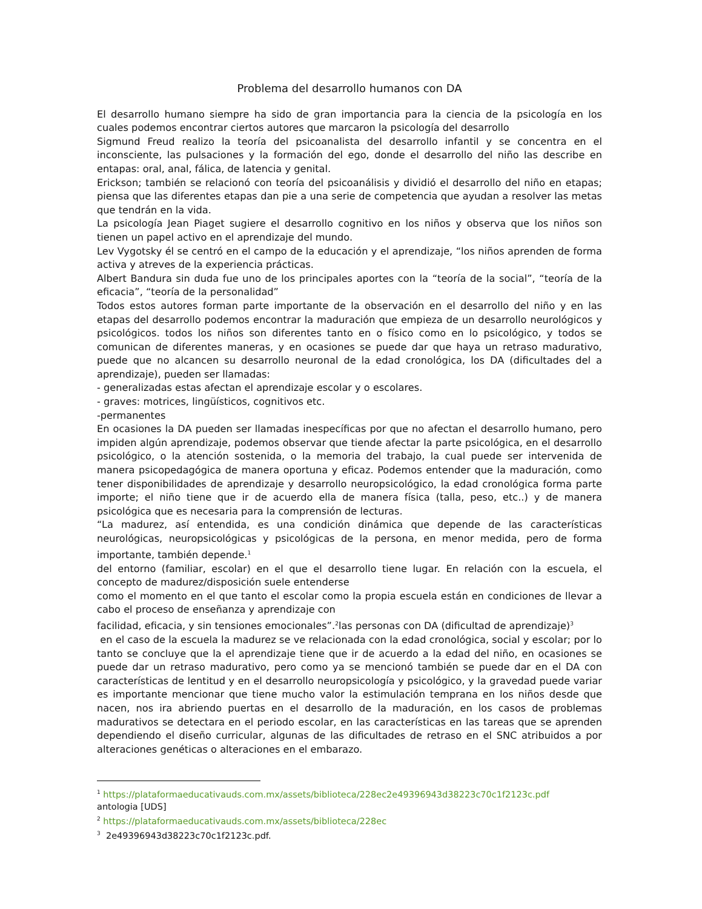Problema del desarrollo humanos con DA
El desarrollo humano siempre ha sido de gran importancia para la ciencia de la psicología en los cuales podemos encontrar ciertos autores que marcaron la psicología del desarrollo
Sigmund Freud realizo la teoría del psicoanalista del desarrollo infantil y se concentra en el inconsciente, las pulsaciones y la formación del ego, donde el desarrollo del niño las describe en entapas: oral, anal, fálica, de latencia y genital.
Erickson; también se relacionó con teoría del psicoanálisis y dividió el desarrollo del niño en etapas; piensa que las diferentes etapas dan pie a una serie de competencia que ayudan a resolver las metas que tendrán en la vida.
La psicología Jean Piaget sugiere el desarrollo cognitivo en los niños y observa que los niños son tienen un papel activo en el aprendizaje del mundo.
Lev Vygotsky él se centró en el campo de la educación y el aprendizaje, “los niños aprenden de forma activa y atreves de la experiencia prácticas.
Albert Bandura sin duda fue uno de los principales aportes con la “teoría de la social”, “teoría de la eficacia”, “teoría de la personalidad”
Todos estos autores forman parte importante de la observación en el desarrollo del niño y en las etapas del desarrollo podemos encontrar la maduración que empieza de un desarrollo neurológicos y psicológicos. todos los niños son diferentes tanto en o físico como en lo psicológico, y todos se comunican de diferentes maneras, y en ocasiones se puede dar que haya un retraso madurativo, puede que no alcancen su desarrollo neuronal de la edad cronológica, los DA (dificultades del a aprendizaje), pueden ser llamadas:
- generalizadas estas afectan el aprendizaje escolar y o escolares.
- graves: motrices, lingüísticos, cognitivos etc.
-permanentes
En ocasiones la DA pueden ser llamadas inespecíficas por que no afectan el desarrollo humano, pero impiden algún aprendizaje, podemos observar que tiende afectar la parte psicológica, en el desarrollo psicológico, o la atención sostenida, o la memoria del trabajo, la cual puede ser intervenida de manera psicopedagógica de manera oportuna y eficaz. Podemos entender que la maduración, como tener disponibilidades de aprendizaje y desarrollo neuropsicológico, la edad cronológica forma parte importe; el niño tiene que ir de acuerdo ella de manera física (talla, peso, etc..) y de manera psicológica que es necesaria para la comprensión de lecturas.
“La madurez, así entendida, es una condición dinámica que depende de las características neurológicas, neuropsicológicas y psicológicas de la persona, en menor medida, pero de forma importante, también depende.<sup>1</sup>
del entorno (familiar, escolar) en el que el desarrollo tiene lugar. En relación con la escuela, el concepto de madurez/disposición suele entenderse
como el momento en el que tanto el escolar como la propia escuela están en condiciones de llevar a cabo el proceso de enseñanza y aprendizaje con
facilidad, eficacia, y sin tensiones emocionales”.<sup>2</sup>las personas con DA (dificultad de aprendizaje)<sup>3</sup>
en el caso de la escuela la madurez se ve relacionada con la edad cronológica, social y escolar; por lo tanto se concluye que la el aprendizaje tiene que ir de acuerdo a la edad del niño, en ocasiones se puede dar un retraso madurativo, pero como ya se mencionó también se puede dar en el DA con características de lentitud y en el desarrollo neuropsicología y psicológico, y la gravedad puede variar es importante mencionar que tiene mucho valor la estimulación temprana en los niños desde que nacen, nos ira abriendo puertas en el desarrollo de la maduración, en los casos de problemas madurativos se detectara en el periodo escolar, en las características en las tareas que se aprenden dependiendo el diseño curricular, algunas de las dificultades de retraso en el SNC atribuidos a por alteraciones genéticas o alteraciones en el embarazo.
<sup>1</sup> https://plataformaeducativauds.com.mx/assets/biblioteca/228ec2e49396943d38223c70c1f2123c.pdf
antologia [UDS]
<sup>2</sup> https://plataformaeducativauds.com.mx/assets/biblioteca/228ec
<sup>3</sup> 2e49396943d38223c70c1f2123c.pdf.